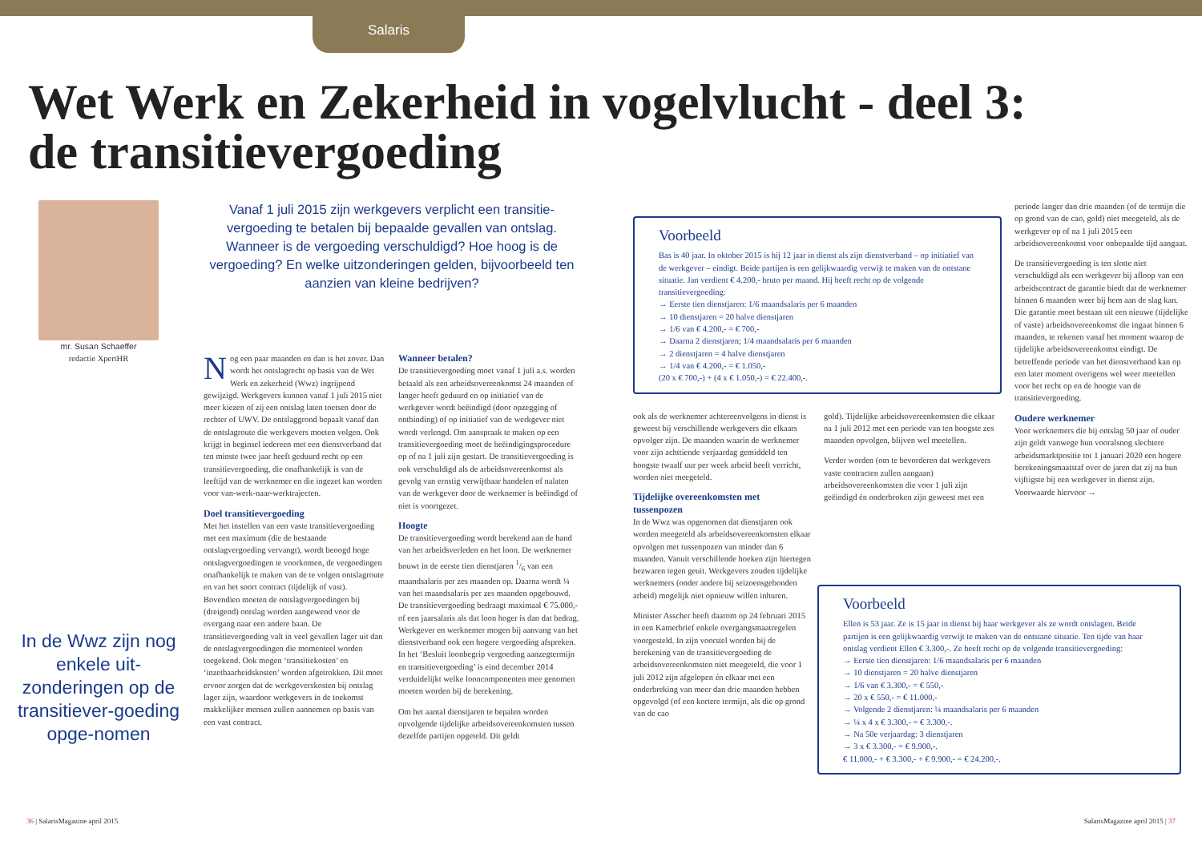Salaris
Wet Werk en Zekerheid in vogelvlucht - deel 3:
de transitievergoeding
mr. Susan Schaeffer
redactie XpertHR
In de Wwz zijn nog enkele uit-zonderingen op de transitiever-goeding opge-nomen
Vanaf 1 juli 2015 zijn werkgevers verplicht een transitie-vergoeding te betalen bij bepaalde gevallen van ontslag. Wanneer is de vergoeding verschuldigd? Hoe hoog is de vergoeding? En welke uitzonderingen gelden, bijvoorbeeld ten aanzien van kleine bedrijven?
Nog een paar maanden en dan is het zover. Dan wordt het ontslagrecht op basis van de Wet Werk en zekerheid (Wwz) ingrijpend gewijzigd. Werkgevers kunnen vanaf 1 juli 2015 niet meer kiezen of zij een ontslag laten toetsen door de rechter of UWV. De ontslaggrond bepaalt vanaf dan de ontslagroute die werkgevers moeten volgen. Ook krijgt in beginsel iedereen met een dienstverband dat ten minste twee jaar heeft geduurd recht op een transitievergoeding, die onafhankelijk is van de leeftijd van de werknemer en die ingezet kan worden voor van-werk-naar-werktrajecten.
Doel transitievergoeding
Met het instellen van een vaste transitievergoeding met een maximum (die de bestaande ontslagvergoeding vervangt), wordt beoogd hoge ontslagvergoedingen te voorkomen, de vergoedingen onafhankelijk te maken van de te volgen ontslagroute en van het soort contract (tijdelijk of vast). Bovendien moeten de ontslagvergoedingen bij (dreigend) ontslag worden aangewend voor de overgang naar een andere baan. De transitievergoeding valt in veel gevallen lager uit dan de ontslagvergoedingen die momenteel worden toegekend. Ook mogen ‘transitiekosten’ en ‘inzetbaarheidskosten’ worden afgetrokken. Dit moet ervoor zorgen dat de werkgeverskosten bij ontslag lager zijn, waardoor werkgevers in de toekomst makkelijker mensen zullen aannemen op basis van een vast contract.
Wanneer betalen?
De transitievergoeding moet vanaf 1 juli a.s. worden betaald als een arbeidsovereenkomst 24 maanden of langer heeft geduurd en op initiatief van de werkgever wordt beëindigd (door opzegging of ontbinding) of op initiatief van de werkgever niet wordt verlengd. Om aanspraak te maken op een transitievergoeding moet de beëindigingsprocedure op of na 1 juli zijn gestart. De transitievergoeding is ook verschuldigd als de arbeidsovereenkomst als gevolg van ernstig verwijtbaar handelen of nalaten van de werkgever door de werknemer is beëindigd of niet is voortgezet.
Hoogte
De transitievergoeding wordt berekend aan de hand van het arbeidsverleden en het loon. De werknemer bouwt in de eerste tien dienstjaren 1/6 van een maandsalaris per zes maanden op. Daarna wordt ¼ van het maandsalaris per zes maanden opgebouwd. De transitievergoeding bedraagt maximaal € 75.000,- of een jaarsalaris als dat loon hoger is dan dat bedrag. Werkgever en werknemer mogen bij aanvang van het dienstverband ook een hogere vergoeding afspreken. In het ‘Besluit loonbegrip vergoeding aanzegtermijn en transitievergoeding’ is eind december 2014 verduidelijkt welke looncomponenten mee genomen moeten worden bij de berekening.
Om het aantal dienstjaren te bepalen worden opvolgende tijdelijke arbeidsovereenkomsten tussen dezelfde partijen opgeteld. Dit geldt
Voorbeeld
Bas is 40 jaar. In oktober 2015 is hij 12 jaar in dienst als zijn dienstverband – op initiatief van de werkgever – eindigt. Beide partijen is een gelijkwaardig verwijt te maken van de ontstane situatie. Jan verdient € 4.200,- bruto per maand. Hij heeft recht op de volgende transitievergoeding:
→ Eerste tien dienstjaren: 1/6 maandsalaris per 6 maanden
→ 10 dienstjaren = 20 halve dienstjaren
→ 1/6 van € 4.200,- = € 700,-
→ Daarna 2 dienstjaren; 1/4 maandsalaris per 6 maanden
→ 2 dienstjaren = 4 halve dienstjaren
→ 1/4 van € 4.200,- = € 1.050,-
(20 x € 700,-) + (4 x € 1.050,-) = € 22.400,-.
ook als de werknemer achtereenvolgens in dienst is geweest bij verschillende werkgevers die elkaars opvolger zijn. De maanden waarin de werknemer voor zijn achttiende verjaardag gemiddeld ten hoogste twaalf uur per week arbeid heeft verricht, worden niet meegeteld.
Tijdelijke overeenkomsten met tussenpozen
In de Wwz was opgenomen dat dienstjaren ook worden meegeteld als arbeidsovereenkomsten elkaar opvolgen met tussenpozen van minder dan 6 maanden. Vanuit verschillende hoeken zijn hiertegen bezwaren tegen geuit. Werkgevers zouden tijdelijke werknemers (onder andere bij seizoensgebonden arbeid) mogelijk niet opnieuw willen inhuren.
Minister Asscher heeft daarom op 24 februari 2015 in een Kamerbrief enkele overgangsmaatregelen voorgesteld. In zijn voorstel worden bij de berekening van de transitievergoeding de arbeidsovereenkomsten niet meegeteld, die voor 1 juli 2012 zijn afgelopen én elkaar met een onderbreking van meer dan drie maanden hebben opgevolgd (of een kortere termijn, als die op grond van de cao
gold). Tijdelijke arbeidsovereenkomsten die elkaar na 1 juli 2012 met een periode van ten hoogste zes maanden opvolgen, blijven wel meetellen.
Verder worden (om te bevorderen dat werkgevers vaste contracten zullen aangaan) arbeidsovereenkomsten die voor 1 juli zijn geëindigd én onderbroken zijn geweest met een
periode langer dan drie maanden (of de termijn die op grond van de cao, gold) niet meegeteld, als de werkgever op of na 1 juli 2015 een arbeidsovereenkomst voor onbepaalde tijd aangaat.
De transitievergoeding is ten slotte niet verschuldigd als een werkgever bij afloop van een arbeidscontract de garantie biedt dat de werknemer binnen 6 maanden weer bij hem aan de slag kan. Die garantie moet bestaan uit een nieuwe (tijdelijke of vaste) arbeidsovereenkomst die ingaat binnen 6 maanden, te rekenen vanaf het moment waarop de tijdelijke arbeidsovereenkomst eindigt. De betreffende periode van het dienstverband kan op een later moment overigens wel weer meetellen voor het recht op en de hoogte van de transitievergoeding.
Oudere werknemer
Voor werknemers die bij ontslag 50 jaar of ouder zijn geldt vanwege hun vooralsnog slechtere arbeidsmarktpositie tot 1 januari 2020 een hogere berekeningsmaatstaf over de jaren dat zij na hun vijftigste bij een werkgever in dienst zijn. Voorwaarde hiervoor →
Voorbeeld
Ellen is 53 jaar. Ze is 15 jaar in dienst bij haar werkgever als ze wordt ontslagen. Beide partijen is een gelijkwaardig verwijt te maken van de ontstane situatie. Ten tijde van haar ontslag verdient Ellen € 3.300,-. Ze heeft recht op de volgende transitievergoeding:
→ Eerste tien dienstjaren: 1/6 maandsalaris per 6 maanden
→ 10 dienstjaren = 20 halve dienstjaren
→ 1/6 van € 3.300,- = € 550,-
→ 20 x € 550,- = € 11.000,-
→ Volgende 2 dienstjaren: ¼ maandsalaris per 6 maanden
→ ¼ x 4 x € 3.300,- = € 3.300,-.
→ Na 50e verjaardag: 3 dienstjaren
→ 3 x € 3.300,- = € 9.900,-.
€ 11.000,- + € 3.300,- + € 9.900,- = € 24.200,-.
36 | SalarisMagazine april 2015
SalarisMagazine april 2015 | 37